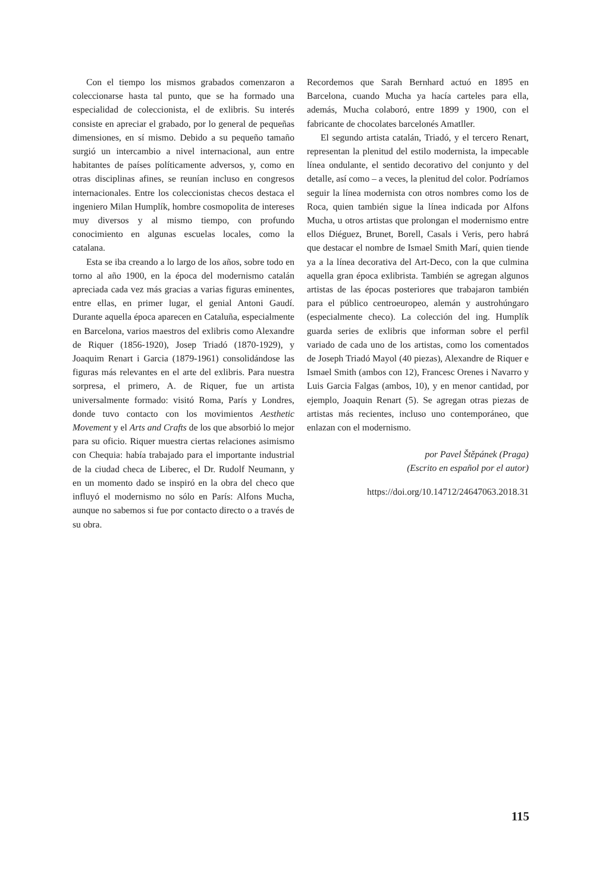Con el tiempo los mismos grabados comenzaron a coleccionarse hasta tal punto, que se ha formado una especialidad de coleccionista, el de exlibris. Su interés consiste en apreciar el grabado, por lo general de pequeñas dimensiones, en sí mismo. Debido a su pequeño tamaño surgió un intercambio a nivel internacional, aun entre habitantes de países políticamente adversos, y, como en otras disciplinas afines, se reunían incluso en congresos internacionales. Entre los coleccionistas checos destaca el ingeniero Milan Humplík, hombre cosmopolita de intereses muy diversos y al mismo tiempo, con profundo conocimiento en algunas escuelas locales, como la catalana.
Esta se iba creando a lo largo de los años, sobre todo en torno al año 1900, en la época del modernismo catalán apreciada cada vez más gracias a varias figuras eminentes, entre ellas, en primer lugar, el genial Antoni Gaudí. Durante aquella época aparecen en Cataluña, especialmente en Barcelona, varios maestros del exlibris como Alexandre de Riquer (1856-1920), Josep Triadó (1870-1929), y Joaquim Renart i Garcia (1879-1961) consolidándose las figuras más relevantes en el arte del exlibris. Para nuestra sorpresa, el primero, A. de Riquer, fue un artista universalmente formado: visitó Roma, París y Londres, donde tuvo contacto con los movimientos Aesthetic Movement y el Arts and Crafts de los que absorbió lo mejor para su oficio. Riquer muestra ciertas relaciones asimismo con Chequia: había trabajado para el importante industrial de la ciudad checa de Liberec, el Dr. Rudolf Neumann, y en un momento dado se inspiró en la obra del checo que influyó el modernismo no sólo en París: Alfons Mucha, aunque no sabemos si fue por contacto directo o a través de su obra.
Recordemos que Sarah Bernhard actuó en 1895 en Barcelona, cuando Mucha ya hacía carteles para ella, además, Mucha colaboró, entre 1899 y 1900, con el fabricante de chocolates barcelonés Amatller.
El segundo artista catalán, Triadó, y el tercero Renart, representan la plenitud del estilo modernista, la impecable línea ondulante, el sentido decorativo del conjunto y del detalle, así como – a veces, la plenitud del color. Podríamos seguir la línea modernista con otros nombres como los de Roca, quien también sigue la línea indicada por Alfons Mucha, u otros artistas que prolongan el modernismo entre ellos Diéguez, Brunet, Borell, Casals i Veris, pero habrá que destacar el nombre de Ismael Smith Marí, quien tiende ya a la línea decorativa del Art-Deco, con la que culmina aquella gran época exlibrista. También se agregan algunos artistas de las épocas posteriores que trabajaron también para el público centroeuropeo, alemán y austrohúngaro (especialmente checo). La colección del ing. Humplík guarda series de exlibris que informan sobre el perfil variado de cada uno de los artistas, como los comentados de Joseph Triadó Mayol (40 piezas), Alexandre de Riquer e Ismael Smith (ambos con 12), Francesc Orenes i Navarro y Luis Garcia Falgas (ambos, 10), y en menor cantidad, por ejemplo, Joaquin Renart (5). Se agregan otras piezas de artistas más recientes, incluso uno contemporáneo, que enlazan con el modernismo.
por Pavel Štěpánek (Praga)
(Escrito en español por el autor)
https://doi.org/10.14712/24647063.2018.31
115